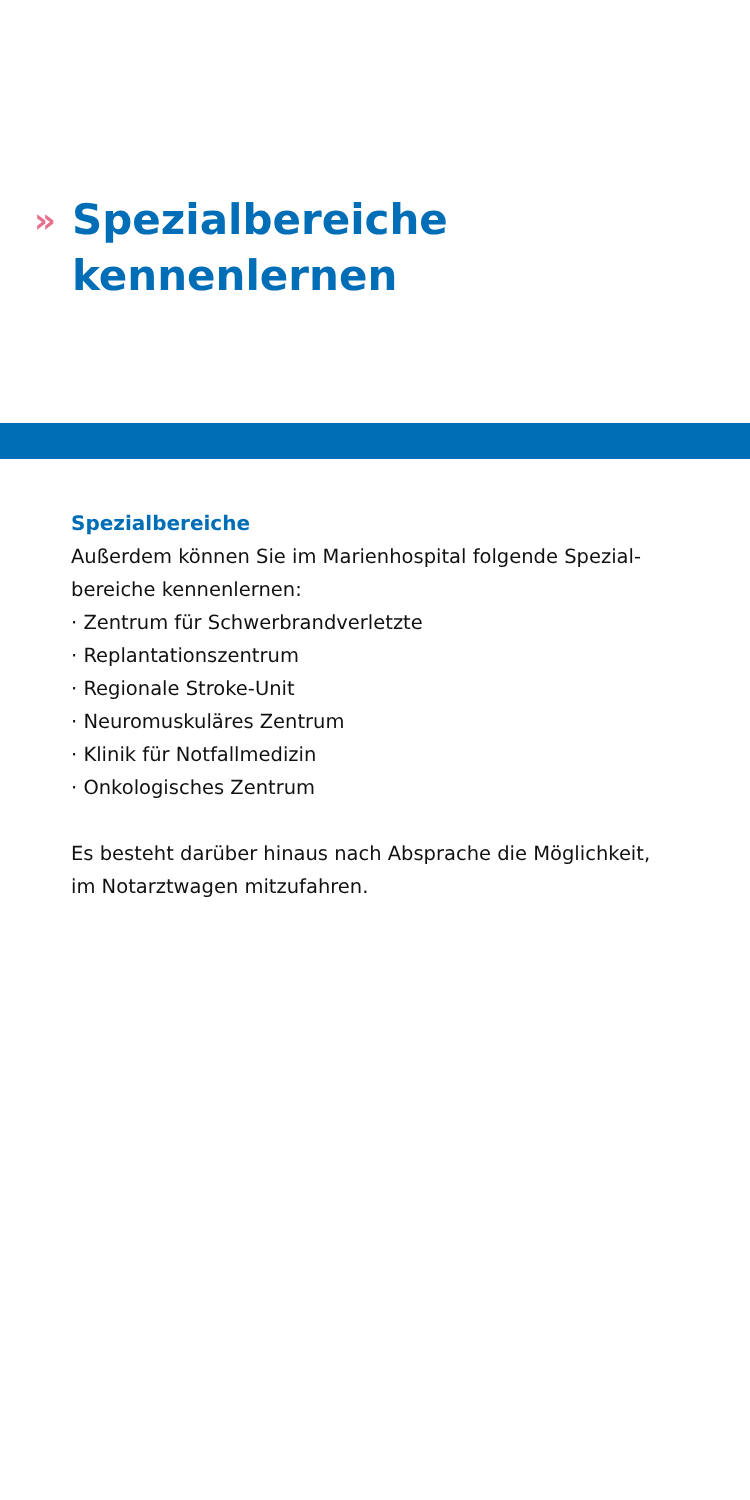»
Spezialbereiche
kennenlernen
Spezialbereiche
Außerdem können Sie im Marienhospital folgende Spezial-
bereiche kennenlernen:
· Zentrum für Schwerbrandverletzte
· Replantationszentrum
· Regionale Stroke-Unit
· Neuromuskuläres Zentrum
· Klinik für Notfallmedizin
· Onkologisches Zentrum
Es besteht darüber hinaus nach Absprache die Möglichkeit,
im Notarztwagen mitzufahren.